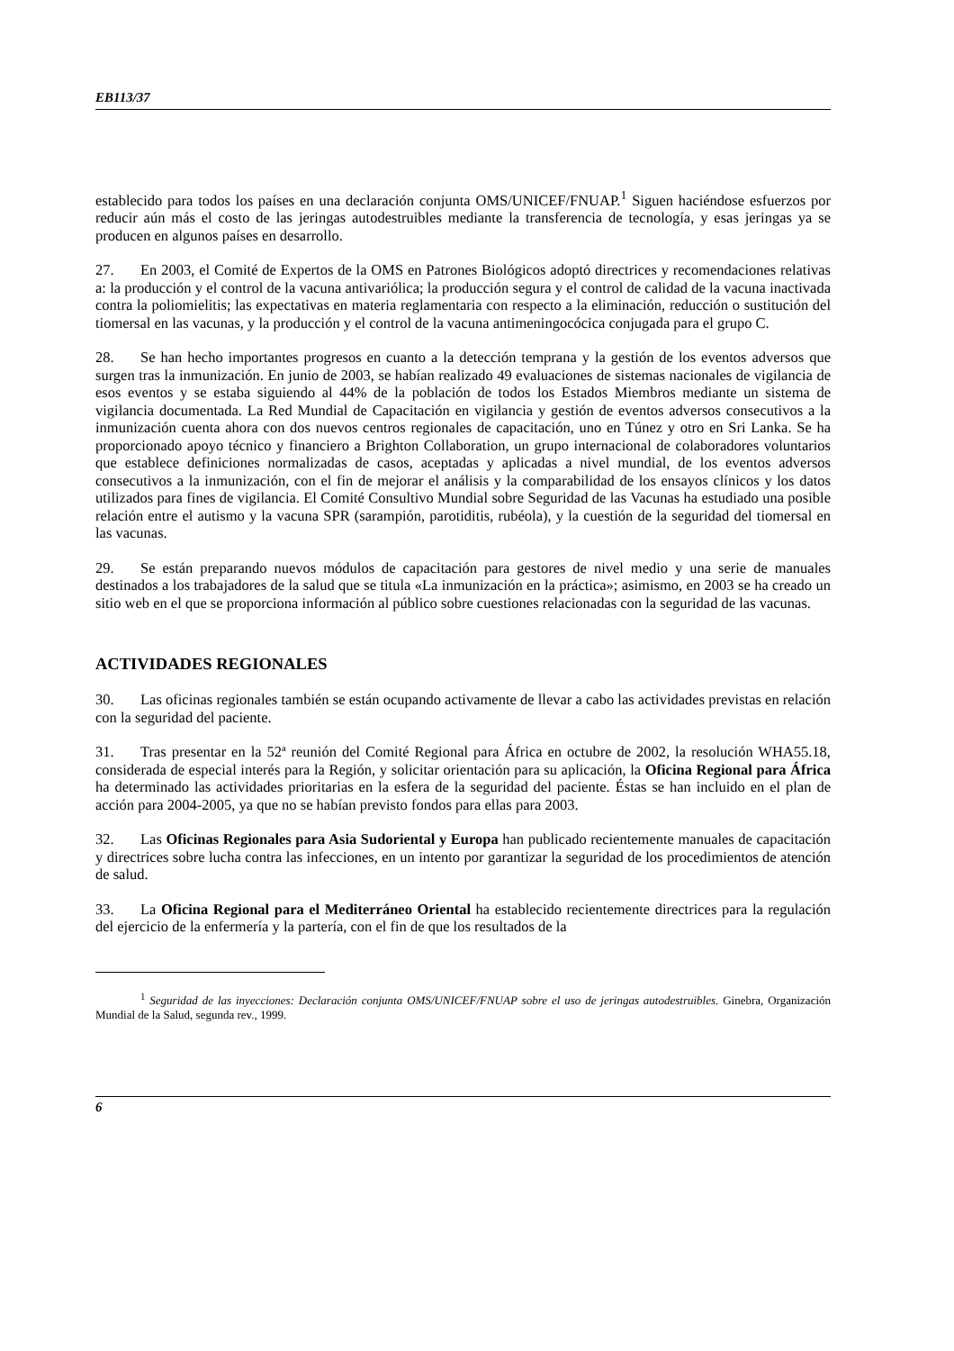EB113/37
establecido para todos los países en una declaración conjunta OMS/UNICEF/FNUAP.<sup>1</sup> Siguen haciéndose esfuerzos por reducir aún más el costo de las jeringas autodestruibles mediante la transferencia de tecnología, y esas jeringas ya se producen en algunos países en desarrollo.
27. En 2003, el Comité de Expertos de la OMS en Patrones Biológicos adoptó directrices y recomendaciones relativas a: la producción y el control de la vacuna antivariólica; la producción segura y el control de calidad de la vacuna inactivada contra la poliomielitis; las expectativas en materia reglamentaria con respecto a la eliminación, reducción o sustitución del tiomersal en las vacunas, y la producción y el control de la vacuna antimeningocócica conjugada para el grupo C.
28. Se han hecho importantes progresos en cuanto a la detección temprana y la gestión de los eventos adversos que surgen tras la inmunización. En junio de 2003, se habían realizado 49 evaluaciones de sistemas nacionales de vigilancia de esos eventos y se estaba siguiendo al 44% de la población de todos los Estados Miembros mediante un sistema de vigilancia documentada. La Red Mundial de Capacitación en vigilancia y gestión de eventos adversos consecutivos a la inmunización cuenta ahora con dos nuevos centros regionales de capacitación, uno en Túnez y otro en Sri Lanka. Se ha proporcionado apoyo técnico y financiero a Brighton Collaboration, un grupo internacional de colaboradores voluntarios que establece definiciones normalizadas de casos, aceptadas y aplicadas a nivel mundial, de los eventos adversos consecutivos a la inmunización, con el fin de mejorar el análisis y la comparabilidad de los ensayos clínicos y los datos utilizados para fines de vigilancia. El Comité Consultivo Mundial sobre Seguridad de las Vacunas ha estudiado una posible relación entre el autismo y la vacuna SPR (sarampión, parotiditis, rubéola), y la cuestión de la seguridad del tiomersal en las vacunas.
29. Se están preparando nuevos módulos de capacitación para gestores de nivel medio y una serie de manuales destinados a los trabajadores de la salud que se titula «La inmunización en la práctica»; asimismo, en 2003 se ha creado un sitio web en el que se proporciona información al público sobre cuestiones relacionadas con la seguridad de las vacunas.
ACTIVIDADES REGIONALES
30. Las oficinas regionales también se están ocupando activamente de llevar a cabo las actividades previstas en relación con la seguridad del paciente.
31. Tras presentar en la 52ª reunión del Comité Regional para África en octubre de 2002, la resolución WHA55.18, considerada de especial interés para la Región, y solicitar orientación para su aplicación, la Oficina Regional para África ha determinado las actividades prioritarias en la esfera de la seguridad del paciente. Éstas se han incluido en el plan de acción para 2004-2005, ya que no se habían previsto fondos para ellas para 2003.
32. Las Oficinas Regionales para Asia Sudoriental y Europa han publicado recientemente manuales de capacitación y directrices sobre lucha contra las infecciones, en un intento por garantizar la seguridad de los procedimientos de atención de salud.
33. La Oficina Regional para el Mediterráneo Oriental ha establecido recientemente directrices para la regulación del ejercicio de la enfermería y la partería, con el fin de que los resultados de la
<sup>1</sup> Seguridad de las inyecciones: Declaración conjunta OMS/UNICEF/FNUAP sobre el uso de jeringas autodestruibles. Ginebra, Organización Mundial de la Salud, segunda rev., 1999.
6